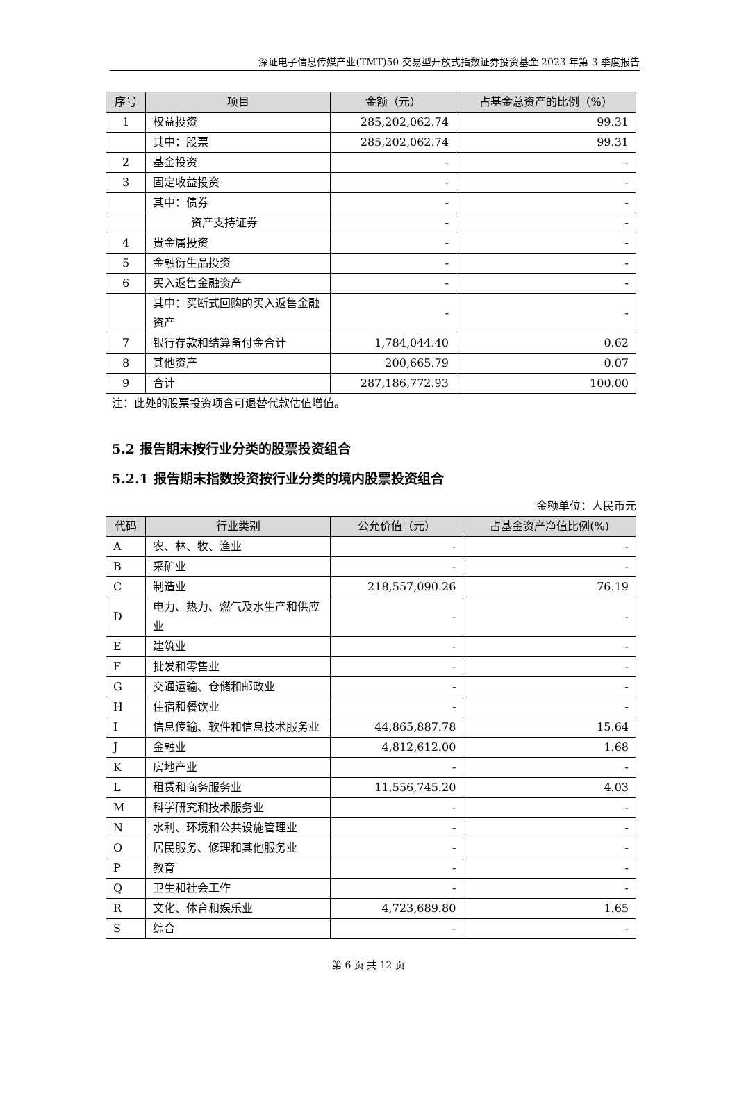深证电子信息传媒产业(TMT)50 交易型开放式指数证券投资基金 2023 年第 3 季度报告
| 序号 | 项目 | 金额（元） | 占基金总资产的比例（%） |
| --- | --- | --- | --- |
| 1 | 权益投资 | 285,202,062.74 | 99.31 |
| | 其中：股票 | 285,202,062.74 | 99.31 |
| 2 | 基金投资 | - | - |
| 3 | 固定收益投资 | - | - |
| | 其中：债券 | - | - |
| | 资产支持证券 | - | - |
| 4 | 贵金属投资 | - | - |
| 5 | 金融衍生品投资 | - | - |
| 6 | 买入返售金融资产 | - | - |
| | 其中：买断式回购的买入返售金融资产 | - | - |
| 7 | 银行存款和结算备付金合计 | 1,784,044.40 | 0.62 |
| 8 | 其他资产 | 200,665.79 | 0.07 |
| 9 | 合计 | 287,186,772.93 | 100.00 |
注：此处的股票投资项含可退替代款估值增值。
5.2 报告期末按行业分类的股票投资组合
5.2.1 报告期末指数投资按行业分类的境内股票投资组合
金额单位：人民币元
| 代码 | 行业类别 | 公允价值（元） | 占基金资产净值比例(%) |
| --- | --- | --- | --- |
| A | 农、林、牧、渔业 | - | - |
| B | 采矿业 | - | - |
| C | 制造业 | 218,557,090.26 | 76.19 |
| D | 电力、热力、燃气及水生产和供应业 | - | - |
| E | 建筑业 | - | - |
| F | 批发和零售业 | - | - |
| G | 交通运输、仓储和邮政业 | - | - |
| H | 住宿和餐饮业 | - | - |
| I | 信息传输、软件和信息技术服务业 | 44,865,887.78 | 15.64 |
| J | 金融业 | 4,812,612.00 | 1.68 |
| K | 房地产业 | - | - |
| L | 租赁和商务服务业 | 11,556,745.20 | 4.03 |
| M | 科学研究和技术服务业 | - | - |
| N | 水利、环境和公共设施管理业 | - | - |
| O | 居民服务、修理和其他服务业 | - | - |
| P | 教育 | - | - |
| Q | 卫生和社会工作 | - | - |
| R | 文化、体育和娱乐业 | 4,723,689.80 | 1.65 |
| S | 综合 | - | - |
第 6 页 共 12 页